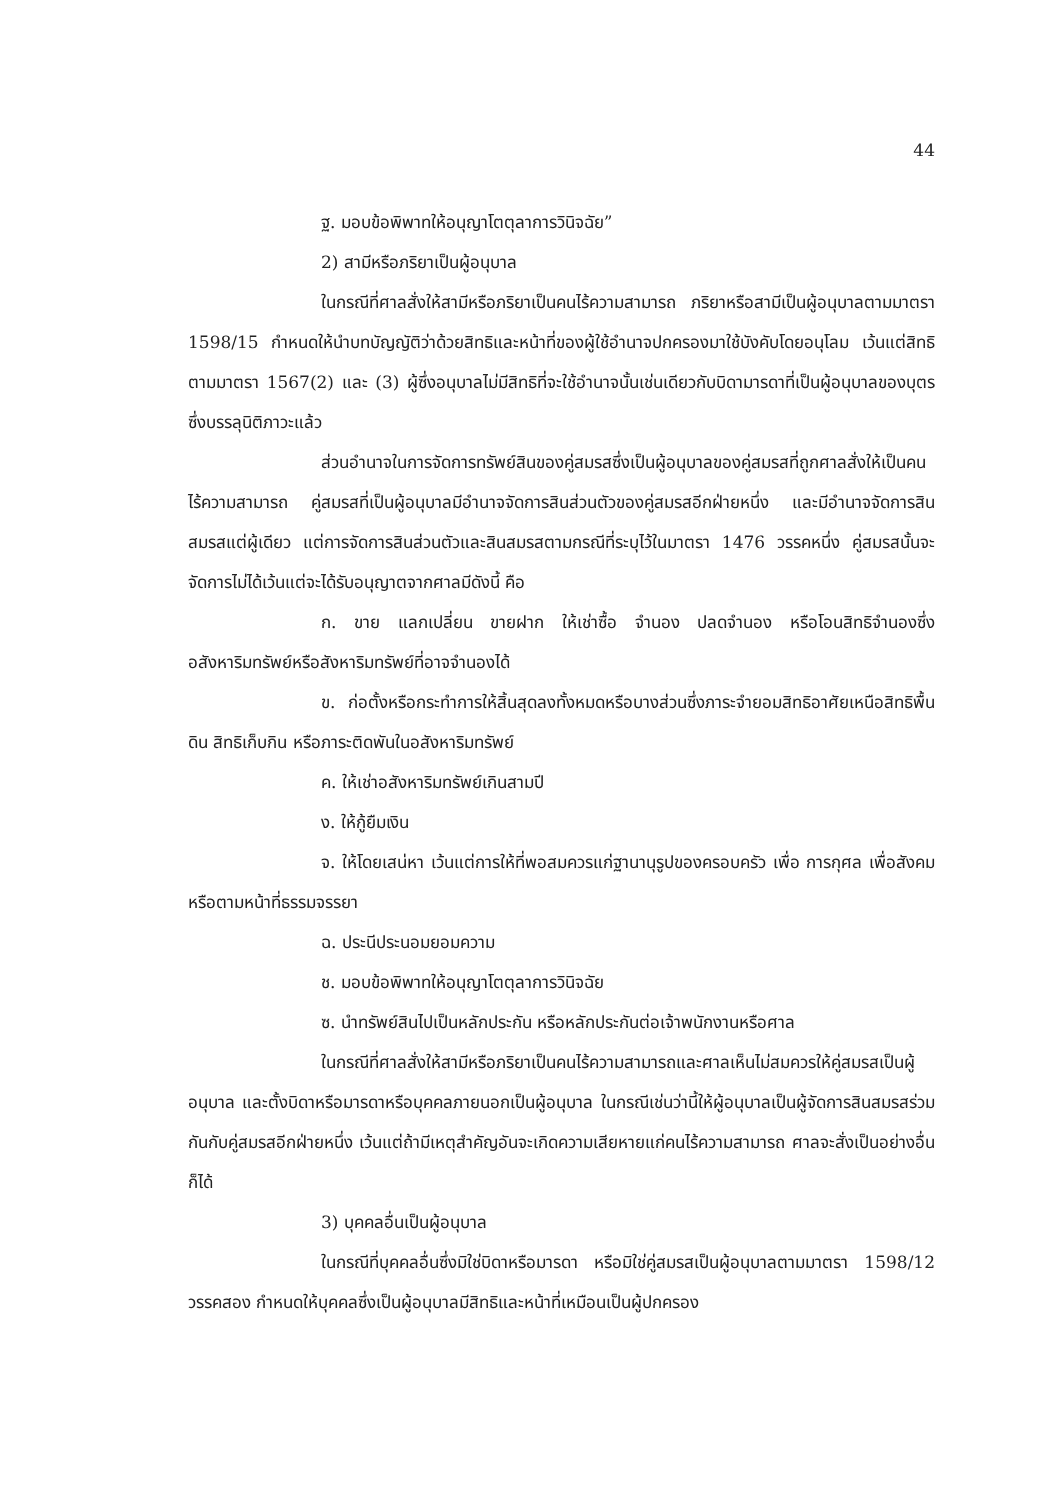44
ฐ. มอบข้อพิพาทให้อนุญาโตตุลาการวินิจฉัย”
2) สามีหรือภริยาเป็นผู้อนุบาล
ในกรณีที่ศาลสั่งให้สามีหรือภริยาเป็นคนไร้ความสามารถ ภริยาหรือสามีเป็นผู้อนุบาลตามมาตรา 1598/15 กำหนดให้นำบทบัญญัติว่าด้วยสิทธิและหน้าที่ของผู้ใช้อำนาจปกครองมาใช้บังคับโดยอนุโลม เว้นแต่สิทธิตามมาตรา 1567(2) และ (3) ผู้ซึ่งอนุบาลไม่มีสิทธิที่จะใช้อำนาจนั้นเช่นเดียวกับบิดามารดาที่เป็นผู้อนุบาลของบุตรซึ่งบรรลุนิติภาวะแล้ว
ส่วนอำนาจในการจัดการทรัพย์สินของคู่สมรสซึ่งเป็นผู้อนุบาลของคู่สมรสที่ถูกศาลสั่งให้เป็นคนไร้ความสามารถ คู่สมรสที่เป็นผู้อนุบาลมีอำนาจจัดการสินส่วนตัวของคู่สมรสอีกฝ่ายหนึ่ง และมีอำนาจจัดการสินสมรสแต่ผู้เดียว แต่การจัดการสินส่วนตัวและสินสมรสตามกรณีที่ระบุไว้ในมาตรา 1476 วรรคหนึ่ง คู่สมรสนั้นจะจัดการไม่ได้เว้นแต่จะได้รับอนุญาตจากศาลมีดังนี้ คือ
ก. ขาย แลกเปลี่ยน ขายฝาก ให้เช่าซื้อ จำนอง ปลดจำนอง หรือโอนสิทธิจำนองซึ่งอสังหาริมทรัพย์หรือสังหาริมทรัพย์ที่อาจจำนองได้
ข. ก่อตั้งหรือกระทำการให้สิ้นสุดลงทั้งหมดหรือบางส่วนซึ่งภาระจำยอมสิทธิอาศัยเหนือสิทธิพื้นดิน สิทธิเก็บกิน หรือภาระติดพันในอสังหาริมทรัพย์
ค. ให้เช่าอสังหาริมทรัพย์เกินสามปี
ง. ให้กู้ยืมเงิน
จ. ให้โดยเสน่หา เว้นแต่การให้ที่พอสมควรแก่ฐานานุรูปของครอบครัว เพื่อ การกุศล เพื่อสังคม หรือตามหน้าที่ธรรมจรรยา
ฉ. ประนีประนอมยอมความ
ช. มอบข้อพิพาทให้อนุญาโตตุลาการวินิจฉัย
ซ. นำทรัพย์สินไปเป็นหลักประกัน หรือหลักประกันต่อเจ้าพนักงานหรือศาล
ในกรณีที่ศาลสั่งให้สามีหรือภริยาเป็นคนไร้ความสามารถและศาลเห็นไม่สมควรให้คู่สมรสเป็นผู้อนุบาล และตั้งบิดาหรือมารดาหรือบุคคลภายนอกเป็นผู้อนุบาล ในกรณีเช่นว่านี้ให้ผู้อนุบาลเป็นผู้จัดการสินสมรสร่วมกันกับคู่สมรสอีกฝ่ายหนึ่ง เว้นแต่ถ้ามีเหตุสำคัญอันจะเกิดความเสียหายแก่คนไร้ความสามารถ ศาลจะสั่งเป็นอย่างอื่นก็ได้
3) บุคคลอื่นเป็นผู้อนุบาล
ในกรณีที่บุคคลอื่นซึ่งมิใช่บิดาหรือมารดา หรือมิใช่คู่สมรสเป็นผู้อนุบาลตามมาตรา 1598/12 วรรคสอง กำหนดให้บุคคลซึ่งเป็นผู้อนุบาลมีสิทธิและหน้าที่เหมือนเป็นผู้ปกครอง